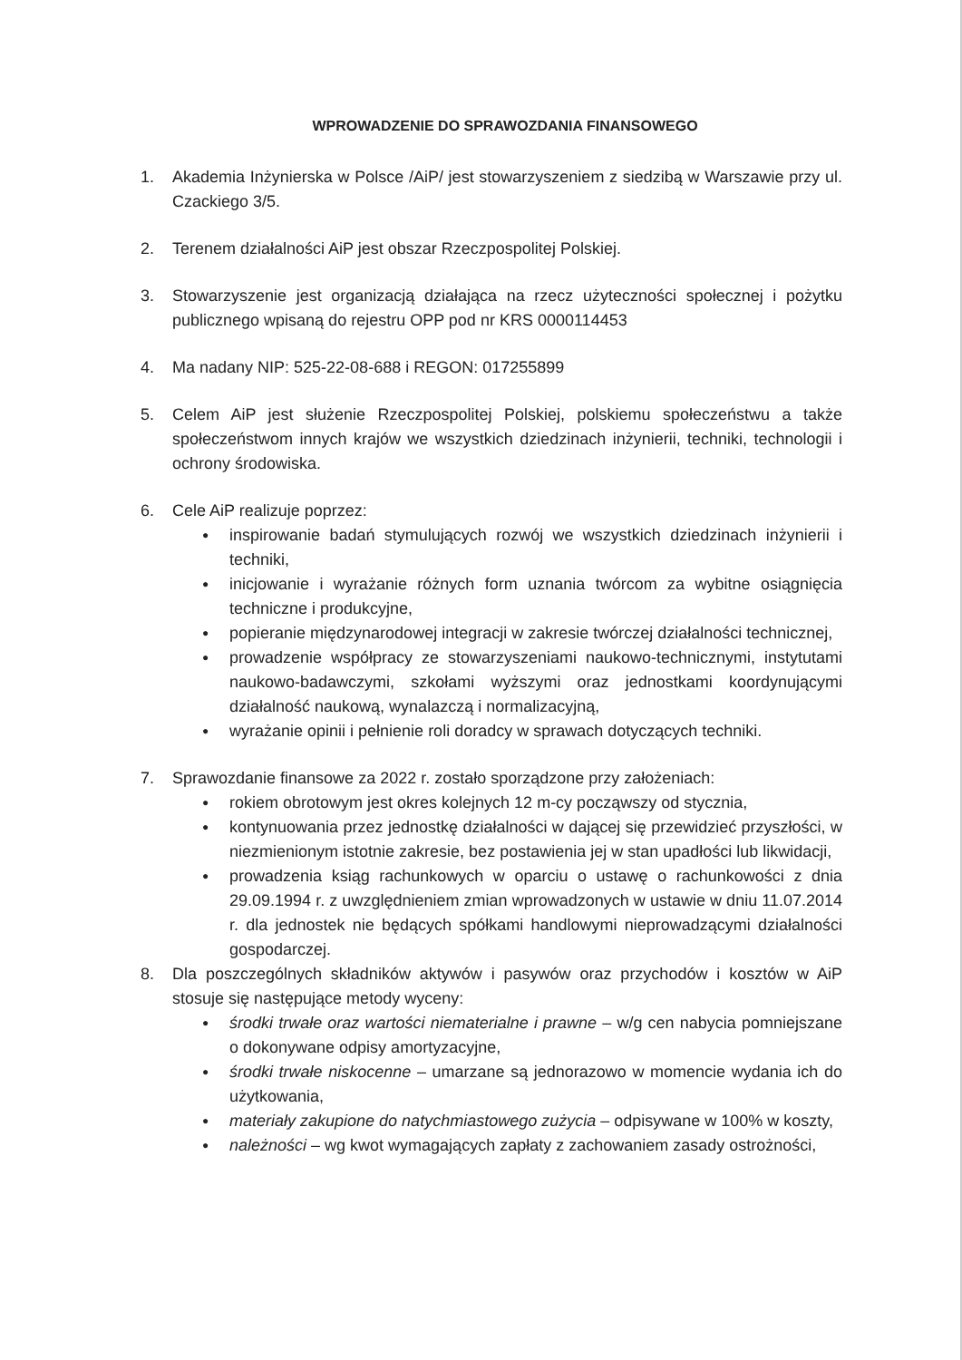WPROWADZENIE DO SPRAWOZDANIA FINANSOWEGO
1. Akademia Inżynierska w Polsce /AiP/ jest stowarzyszeniem z siedzibą w Warszawie przy ul. Czackiego 3/5.
2. Terenem działalności AiP jest obszar Rzeczpospolitej Polskiej.
3. Stowarzyszenie jest organizacją działająca na rzecz użyteczności społecznej i pożytku publicznego wpisaną do rejestru OPP pod nr KRS 0000114453
4. Ma nadany NIP: 525-22-08-688 i REGON: 017255899
5. Celem AiP jest służenie Rzeczpospolitej Polskiej, polskiemu społeczeństwu a także społeczeństwom innych krajów we wszystkich dziedzinach inżynierii, techniki, technologii i ochrony środowiska.
6. Cele AiP realizuje poprzez:
● inspirowanie badań stymulujących rozwój we wszystkich dziedzinach inżynierii i techniki,
● inicjowanie i wyrażanie różnych form uznania twórcom za wybitne osiągnięcia techniczne i produkcyjne,
● popieranie międzynarodowej integracji w zakresie twórczej działalności technicznej,
● prowadzenie współpracy ze stowarzyszeniami naukowo-technicznymi, instytutami naukowo-badawczymi, szkołami wyższymi oraz jednostkami koordynującymi działalność naukową, wynalazczą i normalizacyjną,
● wyrażanie opinii i pełnienie roli doradcy w sprawach dotyczących techniki.
7. Sprawozdanie finansowe za 2022 r. zostało sporządzone przy założeniach:
● rokiem obrotowym jest okres kolejnych 12 m-cy począwszy od stycznia,
● kontynuowania przez jednostkę działalności w dającej się przewidzieć przyszłości, w niezmienionym istotnie zakresie, bez postawienia jej w stan upadłości lub likwidacji,
● prowadzenia ksiąg rachunkowych w oparciu o ustawę o rachunkowości z dnia 29.09.1994 r. z uwzględnieniem zmian wprowadzonych w ustawie w dniu 11.07.2014 r. dla jednostek nie będących spółkami handlowymi nieprowadzącymi działalności gospodarczej.
8. Dla poszczególnych składników aktywów i pasywów oraz przychodów i kosztów w AiP stosuje się następujące metody wyceny:
● środki trwałe oraz wartości niematerialne i prawne – w/g cen nabycia pomniejszane o dokonywane odpisy amortyzacyjne,
● środki trwałe niskocenne – umarzane są jednorazowo w momencie wydania ich do użytkowania,
● materiały zakupione do natychmiastowego zużycia – odpisywane w 100% w koszty,
● należności – wg kwot wymagających zapłaty z zachowaniem zasady ostrożności,